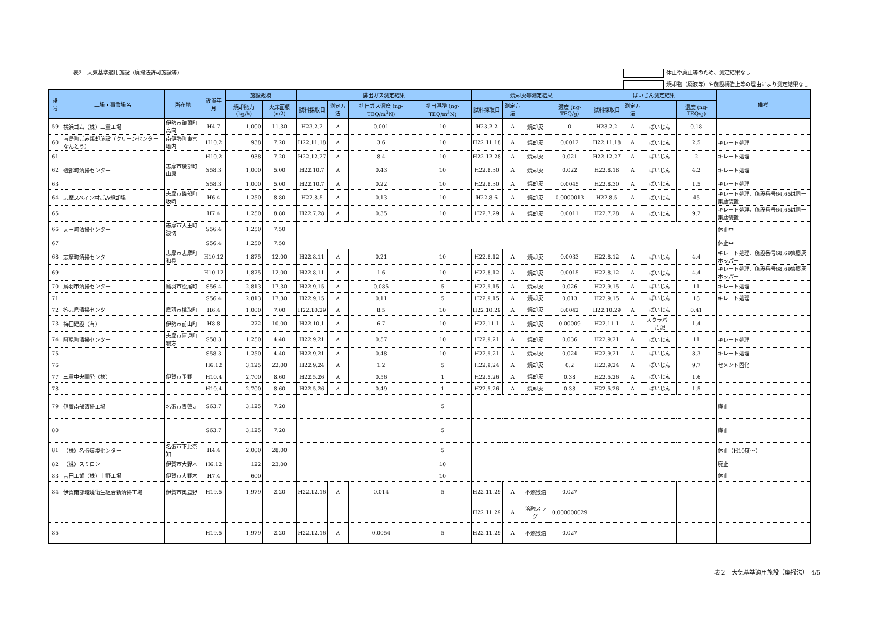表2　大気基準適用施設（廃掃法許可施設等）
休止や廃止等のため、測定結果なし
焼却物（廃液等）や施設構造上等の理由により測定結果なし
| 番号 | 工場・事業場名 | 所在地 | 設置年月 | 施設規模 | | 排出ガス測定結果 | | | | 焼却灰等測定結果 | | | | ばいじん測定結果 | | | | 備考 |
| --- | --- | --- | --- | --- | --- | --- | --- | --- | --- | --- | --- | --- | --- | --- | --- | --- | --- | --- |
| | | | | 焼却能力 (kg/h) | 火床面積 (m2) | 試料採取日 | 測定方法 | 排出ガス濃度 (ng-TEQ/m<sup>3</sup>N) | 排出基準 (ng-TEQ/m<sup>3</sup>N) | 試料採取日 | 測定方法 | | 濃度 (ng-TEQ/g) | 試料採取日 | 測定方法 | | 濃度 (ng-TEQ/g) | |
| 59 | 横浜ゴム（株）三重工場 | 伊勢市御薗町高向 | H4.7 | 1,000 | 11.30 | H23.2.2 | A | 0.001 | 10 | H23.2.2 | A | 焼却灰 | 0 | H23.2.2 | A | ばいじん | 0.18 | |
| 60 | 南島町ごみ焼却施設（クリーンセンターなんとう） | 南伊勢町東宮地内 | H10.2 | 938 | 7.20 | H22.11.18 | A | 3.6 | 10 | H22.11.18 | A | 焼却灰 | 0.0012 | H22.11.18 | A | ばいじん | 2.5 | キレート処理 |
| 61 | | | H10.2 | 938 | 7.20 | H22.12.27 | A | 8.4 | 10 | H22.12.28 | A | 焼却灰 | 0.021 | H22.12.27 | A | ばいじん | 2 | キレート処理 |
| 62 | 磯部町清掃センター | 志摩市磯部町山原 | S58.3 | 1,000 | 5.00 | H22.10.7 | A | 0.43 | 10 | H22.8.30 | A | 焼却灰 | 0.022 | H22.8.18 | A | ばいじん | 4.2 | キレート処理 |
| 63 | | | S58.3 | 1,000 | 5.00 | H22.10.7 | A | 0.22 | 10 | H22.8.30 | A | 焼却灰 | 0.0045 | H22.8.30 | A | ばいじん | 1.5 | キレート処理 |
| 64 | 志摩スペイン村ごみ焼却場 | 志摩市磯部町坂崎 | H6.4 | 1,250 | 8.80 | H22.8.5 | A | 0.13 | 10 | H22.8.6 | A | 焼却灰 | 0.0000013 | H22.8.5 | A | ばいじん | 45 | キレート処理、施設番号64,65は同一集塵装置 |
| 65 | | | H7.4 | 1,250 | 8.80 | H22.7.28 | A | 0.35 | 10 | H22.7.29 | A | 焼却灰 | 0.0011 | H22.7.28 | A | ばいじん | 9.2 | キレート処理、施設番号64,65は同一集塵装置 |
| 66 | 大王町清掃センター | 志摩市大王町波切 | S56.4 | 1,250 | 7.50 | | | | | | | | | | | | | 休止中 |
| 67 | | | S56.4 | 1,250 | 7.50 | | | | | | | | | | | | | 休止中 |
| 68 | 志摩町清掃センター | 志摩市志摩町和具 | H10.12 | 1,875 | 12.00 | H22.8.11 | A | 0.21 | 10 | H22.8.12 | A | 焼却灰 | 0.0033 | H22.8.12 | A | ばいじん | 4.4 | キレート処理、施設番号68,69集塵灰ホッパー |
| 69 | | | H10.12 | 1,875 | 12.00 | H22.8.11 | A | 1.6 | 10 | H22.8.12 | A | 焼却灰 | 0.0015 | H22.8.12 | A | ばいじん | 4.4 | キレート処理、施設番号68,69集塵灰ホッパー |
| 70 | 鳥羽市清掃センター | 鳥羽市松尾町 | S56.4 | 2,813 | 17.30 | H22.9.15 | A | 0.085 | 5 | H22.9.15 | A | 焼却灰 | 0.026 | H22.9.15 | A | ばいじん | 11 | キレート処理 |
| 71 | | | S56.4 | 2,813 | 17.30 | H22.9.15 | A | 0.11 | 5 | H22.9.15 | A | 焼却灰 | 0.013 | H22.9.15 | A | ばいじん | 18 | キレート処理 |
| 72 | 答志島清掃センター | 鳥羽市桃取町 | H6.4 | 1,000 | 7.00 | H22.10.29 | A | 8.5 | 10 | H22.10.29 | A | 焼却灰 | 0.0042 | H22.10.29 | A | ばいじん | 0.41 | |
| 73 | 梅田建設（有） | 伊勢市前山町 | H8.8 | 272 | 10.00 | H22.10.1 | A | 6.7 | 10 | H22.11.1 | A | 焼却灰 | 0.00009 | H22.11.1 | A | スクラバー汚泥 | 1.4 | |
| 74 | 阿児町清掃センター | 志摩市阿児町鵜方 | S58.3 | 1,250 | 4.40 | H22.9.21 | A | 0.57 | 10 | H22.9.21 | A | 焼却灰 | 0.036 | H22.9.21 | A | ばいじん | 11 | キレート処理 |
| 75 | | | S58.3 | 1,250 | 4.40 | H22.9.21 | A | 0.48 | 10 | H22.9.21 | A | 焼却灰 | 0.024 | H22.9.21 | A | ばいじん | 8.3 | キレート処理 |
| 76 | | | H6.12 | 3,125 | 22.00 | H22.9.24 | A | 1.2 | 5 | H22.9.24 | A | 焼却灰 | 0.2 | H22.9.24 | A | ばいじん | 9.7 | セメント固化 |
| 77 | 三重中央開発（株） | 伊賀市予野 | H10.4 | 2,700 | 8.60 | H22.5.26 | A | 0.56 | 1 | H22.5.26 | A | 焼却灰 | 0.38 | H22.5.26 | A | ばいじん | 1.6 | |
| 78 | | | H10.4 | 2,700 | 8.60 | H22.5.26 | A | 0.49 | 1 | H22.5.26 | A | 焼却灰 | 0.38 | H22.5.26 | A | ばいじん | 1.5 | |
| 79 | 伊賀南部清掃工場 | 名張市青蓮寺 | S63.7 | 3,125 | 7.20 | | | | 5 | | | | | | | | | 廃止 |
| 80 | | | S63.7 | 3,125 | 7.20 | | | | 5 | | | | | | | | | 廃止 |
| 81 | （株）名張環境センター | 名張市下比奈知 | H4.4 | 2,000 | 28.00 | | | | 5 | | | | | | | | | 休止（H10度～） |
| 82 | （株）スミロン | 伊賀市大野木 | H6.12 | 122 | 23.00 | | | | 10 | | | | | | | | | 廃止 |
| 83 | 吉田工業（株）上野工場 | 伊賀市大野木 | H7.4 | 600 | | | | | 10 | | | | | | | | | 休止 |
| 84 | 伊賀南部環境衛生組合新清掃工場 | 伊賀市奥鹿野 | H19.5 | 1,979 | 2.20 | H22.12.16 | A | 0.014 | 5 | H22.11.29 | A | 不燃残渣 | 0.027 | | | | | |
| | | | | | | | | | | H22.11.29 | A | 溶融スラグ | 0.000000029 | | | | | |
| 85 | | | H19.5 | 1,979 | 2.20 | H22.12.16 | A | 0.0054 | 5 | H22.11.29 | A | 不燃残渣 | 0.027 | | | | | |
表２　大気基準適用施設（廃掃法）　4/5